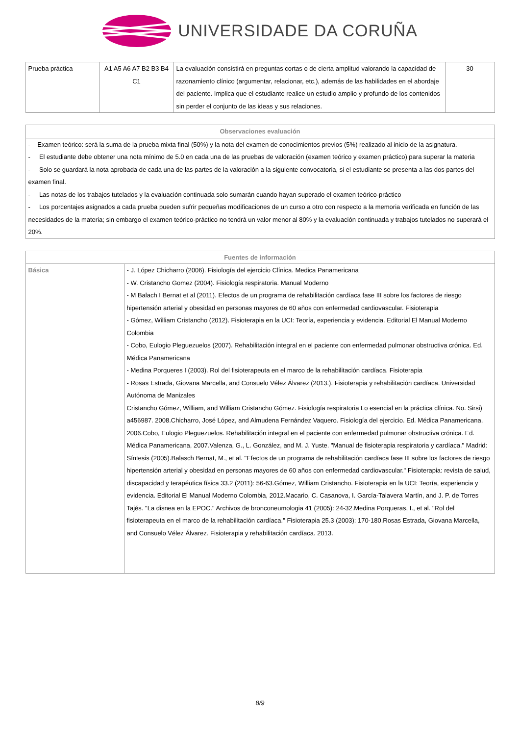UNIVERSIDADE DA CORUÑA
| Prueba práctica | A1 A5 A6 A7 B2 B3 B4 C1 | La evaluación consistirá en preguntas cortas o de cierta amplitud valorando la capacidad de razonamiento clínico (argumentar, relacionar, etc.), además de las habilidades en el abordaje del paciente. Implica que el estudiante realice un estudio amplio y profundo de los contenidos sin perder el conjunto de las ideas y sus relaciones. | 30 |
| Observaciones evaluación |
| --- |
| - Examen teórico: será la suma de la prueba mixta final (50%) y la nota del examen de conocimientos previos (5%) realizado al inicio de la asignatura. - El estudiante debe obtener una nota mínimo de 5.0 en cada una de las pruebas de valoración (examen teórico y examen práctico) para superar la materia - Solo se guardará la nota aprobada de cada una de las partes de la valoración a la siguiente convocatoria, si el estudiante se presenta a las dos partes del examen final. - Las notas de los trabajos tutelados y la evaluación continuada solo sumarán cuando hayan superado el examen teórico-práctico - Los porcentajes asignados a cada prueba pueden sufrir pequeñas modificaciones de un curso a otro con respecto a la memoria verificada en función de las necesidades de la materia; sin embargo el examen teórico-práctico no tendrá un valor menor al 80% y la evaluación continuada y trabajos tutelados no superará el 20%. |
| Fuentes de información | |
| --- | --- |
| Básica | - J. López Chicharro (2006). Fisiología del ejercicio Clínica. Medica Panamericana - W. Cristancho Gomez (2004). Fisiología respiratoria. Manual Moderno - M Balach I Bernat et al (2011). Efectos de un programa de rehabilitación cardíaca fase III sobre los factores de riesgo hipertensión arterial y obesidad en personas mayores de 60 años con enfermedad cardiovascular. Fisioterapia - Gómez, William Cristancho (2012). Fisioterapia en la UCI: Teoría, experiencia y evidencia. Editorial El Manual Moderno Colombia - Cobo, Eulogio Pleguezuelos (2007). Rehabilitación integral en el paciente con enfermedad pulmonar obstructiva crónica. Ed. Médica Panamericana - Medina Porqueres I (2003). Rol del fisioterapeuta en el marco de la rehabilitación cardíaca. Fisioterapia - Rosas Estrada, Giovana Marcella, and Consuelo Vélez Álvarez (2013.). Fisioterapia y rehabilitación cardíaca. Universidad Autónoma de Manizales Cristancho Gómez, William, and William Cristancho Gómez. Fisiología respiratoria Lo esencial en la práctica clínica. No. Sirsi) a456987. 2008.Chicharro, José López, and Almudena Fernández Vaquero. Fisiología del ejercicio. Ed. Médica Panamericana, 2006.Cobo, Eulogio Pleguezuelos. Rehabilitación integral en el paciente con enfermedad pulmonar obstructiva crónica. Ed. Médica Panamericana, 2007.Valenza, G., L. González, and M. J. Yuste. "Manual de fisioterapia respiratoria y cardíaca." Madrid: Síntesis (2005).Balasch Bernat, M., et al. "Efectos de un programa de rehabilitación cardíaca fase III sobre los factores de riesgo hipertensión arterial y obesidad en personas mayores de 60 años con enfermedad cardiovascular." Fisioterapia: revista de salud, discapacidad y terapéutica física 33.2 (2011): 56-63.Gómez, William Cristancho. Fisioterapia en la UCI: Teoría, experiencia y evidencia. Editorial El Manual Moderno Colombia, 2012.Macario, C. Casanova, I. García-Talavera Martín, and J. P. de Torres Tajés. "La disnea en la EPOC." Archivos de bronconeumologia 41 (2005): 24-32.Medina Porqueras, I., et al. "Rol del fisioterapeuta en el marco de la rehabilitación cardíaca." Fisioterapia 25.3 (2003): 170-180.Rosas Estrada, Giovana Marcella, and Consuelo Vélez Álvarez. Fisioterapia y rehabilitación cardíaca. 2013. |
8/9